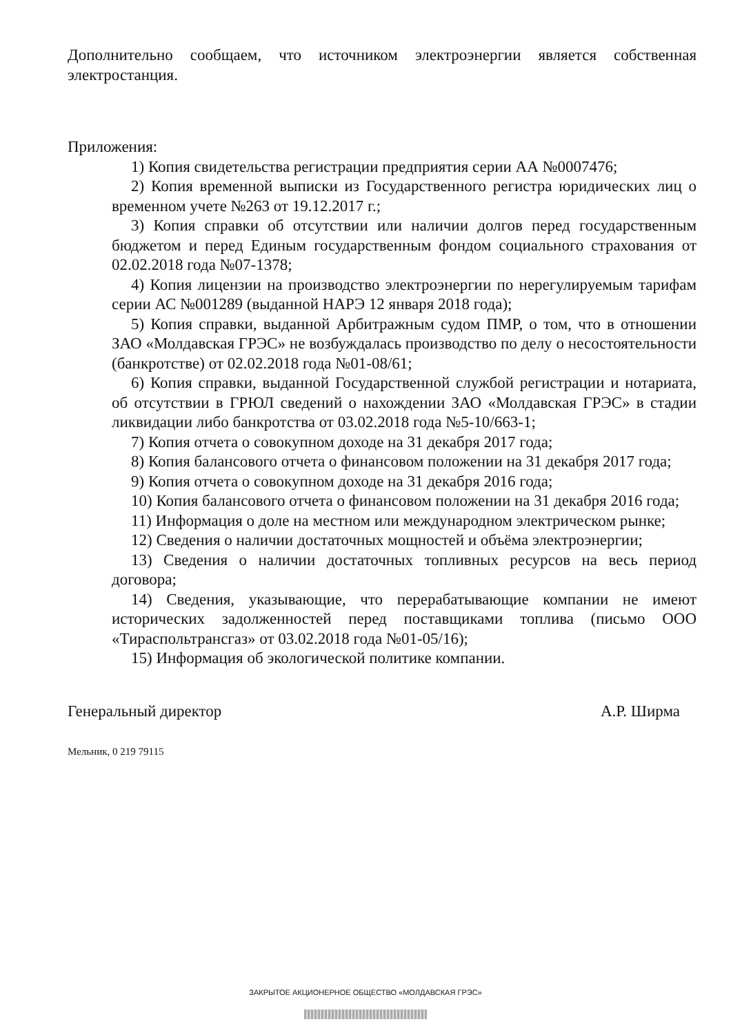Дополнительно сообщаем, что источником электроэнергии является собственная электростанция.
Приложения:
1) Копия свидетельства регистрации предприятия серии АА №0007476;
2) Копия временной выписки из Государственного регистра юридических лиц о временном учете №263 от 19.12.2017 г.;
3) Копия справки об отсутствии или наличии долгов перед государственным бюджетом и перед Единым государственным фондом социального страхования от 02.02.2018 года №07-1378;
4) Копия лицензии на производство электроэнергии по нерегулируемым тарифам серии АС №001289 (выданной НАРЭ 12 января 2018 года);
5) Копия справки, выданной Арбитражным судом ПМР, о том, что в отношении ЗАО «Молдавская ГРЭС» не возбуждалась производство по делу о несостоятельности (банкротстве) от 02.02.2018 года №01-08/61;
6) Копия справки, выданной Государственной службой регистрации и нотариата, об отсутствии в ГРЮЛ сведений о нахождении ЗАО «Молдавская ГРЭС» в стадии ликвидации либо банкротства от 03.02.2018 года №5-10/663-1;
7) Копия отчета о совокупном доходе на 31 декабря 2017 года;
8) Копия балансового отчета о финансовом положении на 31 декабря 2017 года;
9) Копия отчета о совокупном доходе на 31 декабря 2016 года;
10) Копия балансового отчета о финансовом положении на 31 декабря 2016 года;
11) Информация о доле на местном или международном электрическом рынке;
12) Сведения о наличии достаточных мощностей и объёма электроэнергии;
13) Сведения о наличии достаточных топливных ресурсов на весь период договора;
14) Сведения, указывающие, что перерабатывающие компании не имеют исторических задолженностей перед поставщиками топлива (письмо ООО «Тираспольтрансгаз» от 03.02.2018 года №01-05/16);
15) Информация об экологической политике компании.
Генеральный директор А.Р. Ширма
Мельник, 0 219 79115
ЗАКРЫТОЕ АКЦИОНЕРНОЕ ОБЩЕСТВО «МОЛДАВСКАЯ ГРЭС»